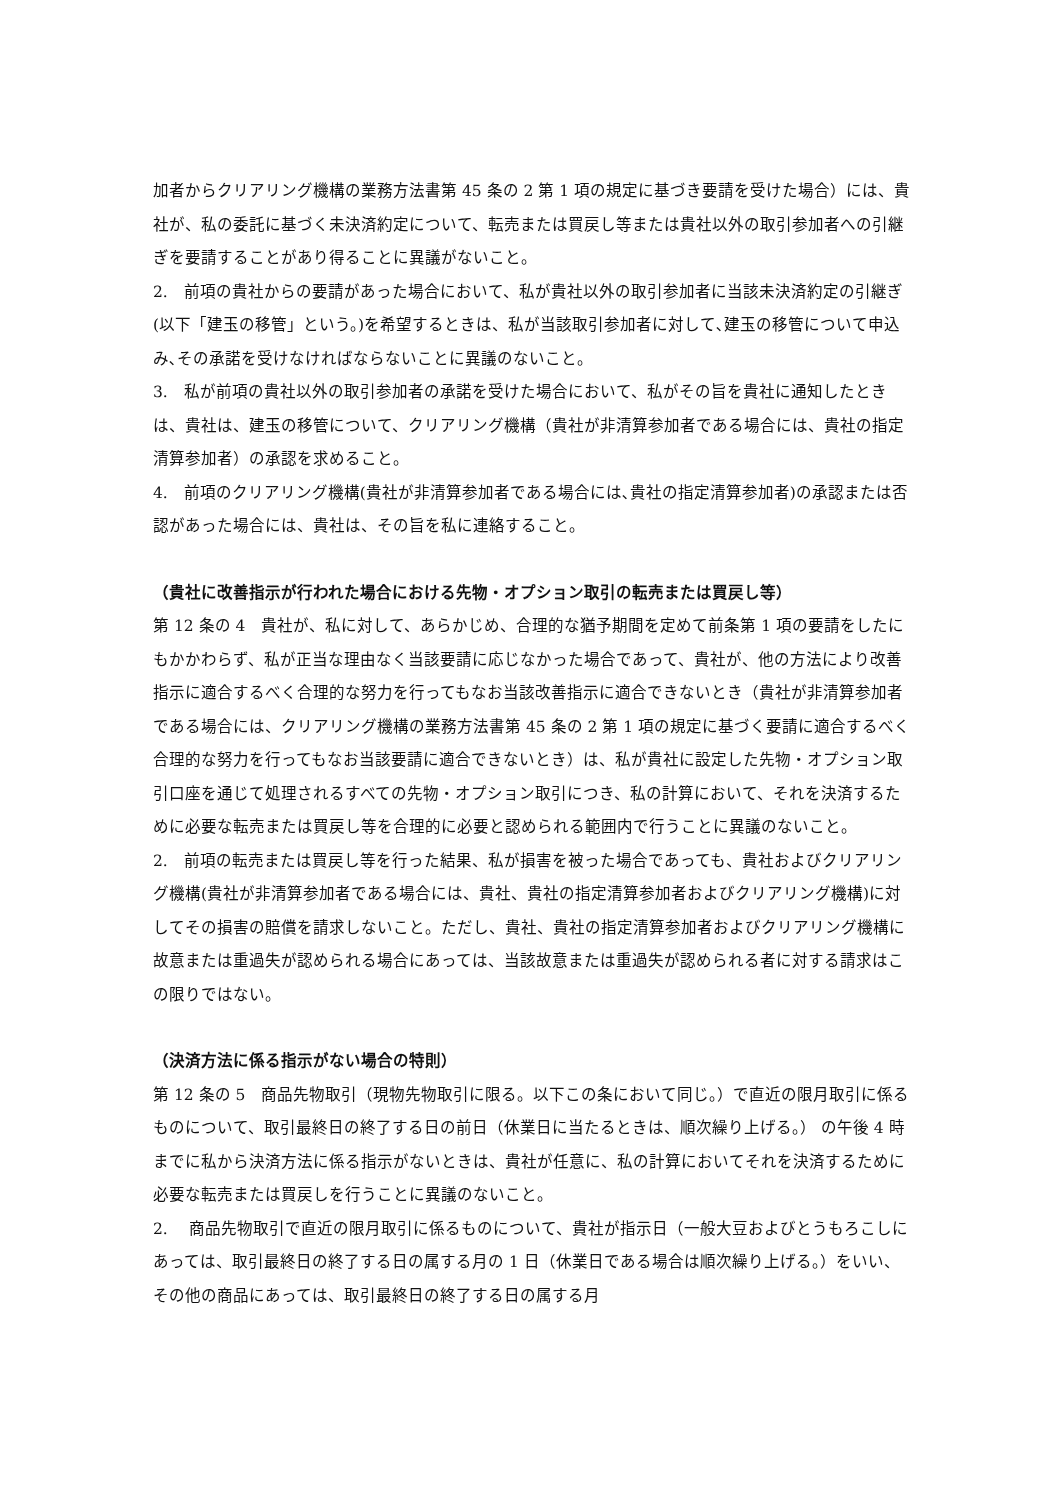加者からクリアリング機構の業務方法書第 45 条の 2 第 1 項の規定に基づき要請を受けた場合）には、貴社が、私の委託に基づく未決済約定について、転売または買戻し等または貴社以外の取引参加者への引継ぎを要請することがあり得ることに異議がないこと。
2.　前項の貴社からの要請があった場合において、私が貴社以外の取引参加者に当該未決済約定の引継ぎ(以下「建玉の移管」という。)を希望するときは、私が当該取引参加者に対して､建玉の移管について申込み､その承諾を受けなければならないことに異議のないこと。
3.　私が前項の貴社以外の取引参加者の承諾を受けた場合において、私がその旨を貴社に通知したときは、貴社は、建玉の移管について、クリアリング機構（貴社が非清算参加者である場合には、貴社の指定清算参加者）の承認を求めること。
4.　前項のクリアリング機構(貴社が非清算参加者である場合には､貴社の指定清算参加者)の承認または否認があった場合には、貴社は、その旨を私に連絡すること。
（貴社に改善指示が行われた場合における先物・オプション取引の転売または買戻し等）
第 12 条の 4　貴社が、私に対して、あらかじめ、合理的な猶予期間を定めて前条第 1 項の要請をしたにもかかわらず、私が正当な理由なく当該要請に応じなかった場合であって、貴社が、他の方法により改善指示に適合するべく合理的な努力を行ってもなお当該改善指示に適合できないとき（貴社が非清算参加者である場合には、クリアリング機構の業務方法書第 45 条の 2 第 1 項の規定に基づく要請に適合するべく合理的な努力を行ってもなお当該要請に適合できないとき）は、私が貴社に設定した先物・オプション取引口座を通じて処理されるすべての先物・オプション取引につき、私の計算において、それを決済するために必要な転売または買戻し等を合理的に必要と認められる範囲内で行うことに異議のないこと。
2.　前項の転売または買戻し等を行った結果、私が損害を被った場合であっても、貴社およびクリアリング機構(貴社が非清算参加者である場合には、貴社、貴社の指定清算参加者およびクリアリング機構)に対してその損害の賠償を請求しないこと。ただし、貴社、貴社の指定清算参加者およびクリアリング機構に故意または重過失が認められる場合にあっては、当該故意または重過失が認められる者に対する請求はこの限りではない。
（決済方法に係る指示がない場合の特則）
第 12 条の 5　商品先物取引（現物先物取引に限る。以下この条において同じ。）で直近の限月取引に係るものについて、取引最終日の終了する日の前日（休業日に当たるときは、順次繰り上げる。） の午後 4 時までに私から決済方法に係る指示がないときは、貴社が任意に、私の計算においてそれを決済するために必要な転売または買戻しを行うことに異議のないこと。
2.　 商品先物取引で直近の限月取引に係るものについて、貴社が指示日（一般大豆およびとうもろこしにあっては、取引最終日の終了する日の属する月の 1 日（休業日である場合は順次繰り上げる。）をいい、その他の商品にあっては、取引最終日の終了する日の属する月